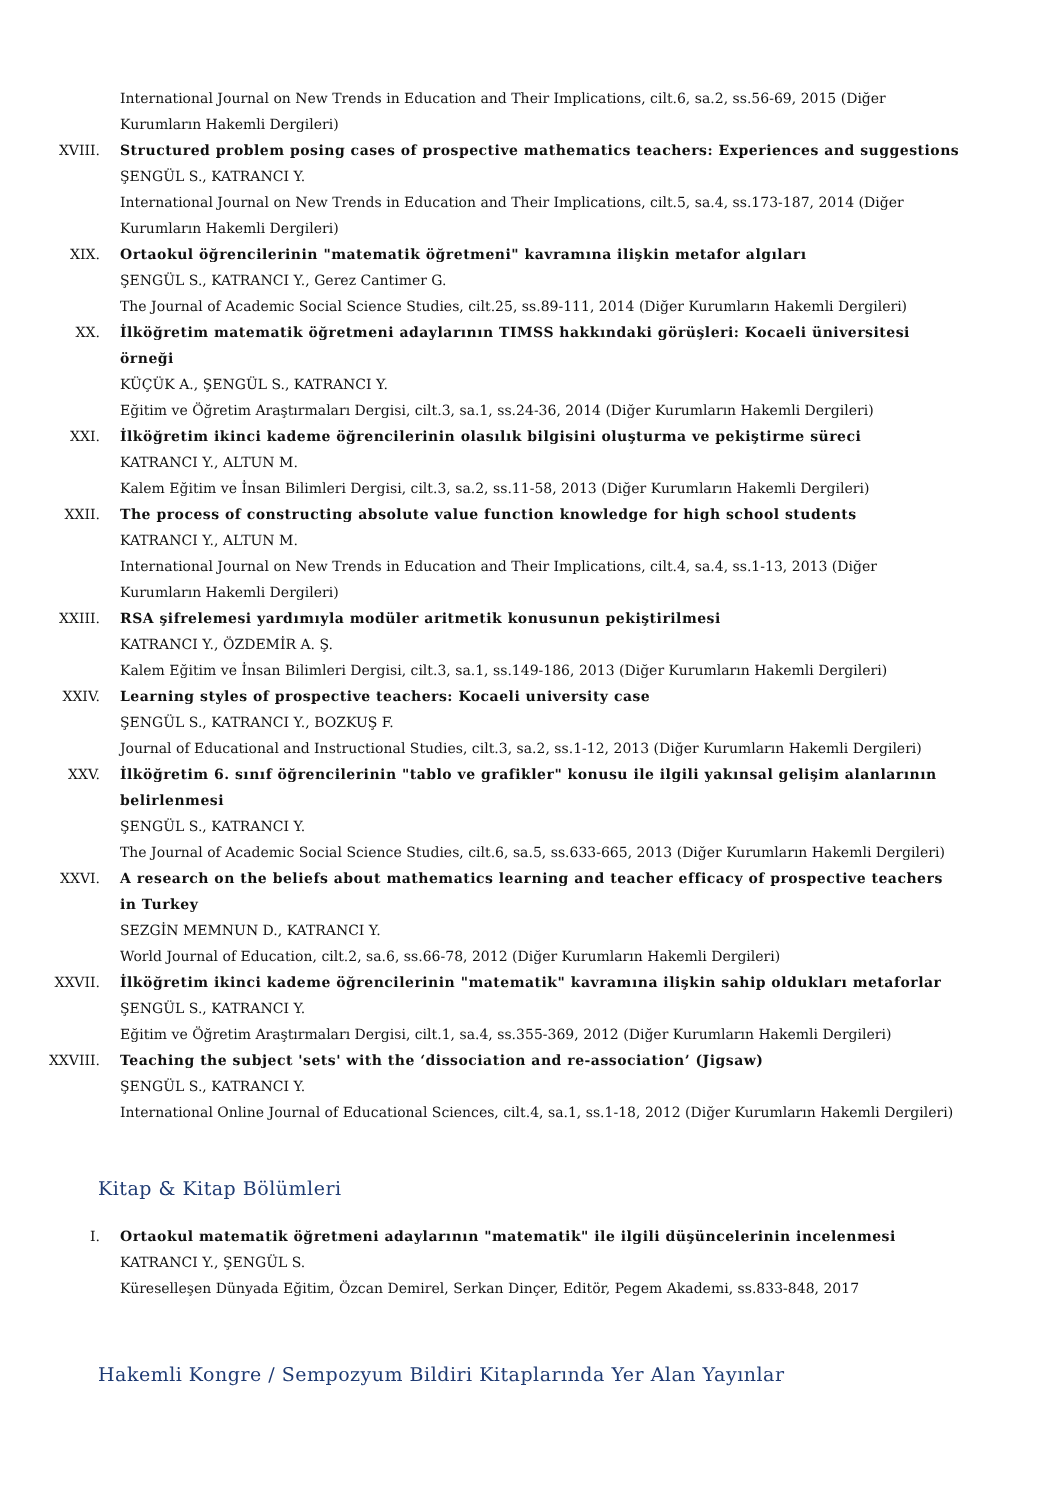International Journal on New Trends in Education and Their Implications, cilt.6, sa.2, ss.56-69, 2015 (Diğer Kurumların Hakemli Dergileri)
XVIII. Structured problem posing cases of prospective mathematics teachers: Experiences and suggestions
ŞENGÜL S., KATRANCI Y.
International Journal on New Trends in Education and Their Implications, cilt.5, sa.4, ss.173-187, 2014 (Diğer Kurumların Hakemli Dergileri)
XIX. Ortaokul öğrencilerinin "matematik öğretmeni" kavramına ilişkin metafor algıları
ŞENGÜL S., KATRANCI Y., Gerez Cantimer G.
The Journal of Academic Social Science Studies, cilt.25, ss.89-111, 2014 (Diğer Kurumların Hakemli Dergileri)
XX. İlköğretim matematik öğretmeni adaylarının TIMSS hakkındaki görüşleri: Kocaeli üniversitesi örneği
KÜÇÜK A., ŞENGÜL S., KATRANCI Y.
Eğitim ve Öğretim Araştırmaları Dergisi, cilt.3, sa.1, ss.24-36, 2014 (Diğer Kurumların Hakemli Dergileri)
XXI. İlköğretim ikinci kademe öğrencilerinin olasılık bilgisini oluşturma ve pekiştirme süreci
KATRANCI Y., ALTUN M.
Kalem Eğitim ve İnsan Bilimleri Dergisi, cilt.3, sa.2, ss.11-58, 2013 (Diğer Kurumların Hakemli Dergileri)
XXII. The process of constructing absolute value function knowledge for high school students
KATRANCI Y., ALTUN M.
International Journal on New Trends in Education and Their Implications, cilt.4, sa.4, ss.1-13, 2013 (Diğer Kurumların Hakemli Dergileri)
XXIII. RSA şifrelemesi yardımıyla modüler aritmetik konusunun pekiştirilmesi
KATRANCI Y., ÖZDEMİR A. Ş.
Kalem Eğitim ve İnsan Bilimleri Dergisi, cilt.3, sa.1, ss.149-186, 2013 (Diğer Kurumların Hakemli Dergileri)
XXIV. Learning styles of prospective teachers: Kocaeli university case
ŞENGÜL S., KATRANCI Y., BOZKUŞ F.
Journal of Educational and Instructional Studies, cilt.3, sa.2, ss.1-12, 2013 (Diğer Kurumların Hakemli Dergileri)
XXV. İlköğretim 6. sınıf öğrencilerinin "tablo ve grafikler" konusu ile ilgili yakınsal gelişim alanlarının belirlenmesi
ŞENGÜL S., KATRANCI Y.
The Journal of Academic Social Science Studies, cilt.6, sa.5, ss.633-665, 2013 (Diğer Kurumların Hakemli Dergileri)
XXVI. A research on the beliefs about mathematics learning and teacher efficacy of prospective teachers in Turkey
SEZGİN MEMNUN D., KATRANCI Y.
World Journal of Education, cilt.2, sa.6, ss.66-78, 2012 (Diğer Kurumların Hakemli Dergileri)
XXVII. İlköğretim ikinci kademe öğrencilerinin "matematik" kavramına ilişkin sahip oldukları metaforlar
ŞENGÜL S., KATRANCI Y.
Eğitim ve Öğretim Araştırmaları Dergisi, cilt.1, sa.4, ss.355-369, 2012 (Diğer Kurumların Hakemli Dergileri)
XXVIII. Teaching the subject 'sets' with the ‘dissociation and re-association’ (Jigsaw)
ŞENGÜL S., KATRANCI Y.
International Online Journal of Educational Sciences, cilt.4, sa.1, ss.1-18, 2012 (Diğer Kurumların Hakemli Dergileri)
Kitap & Kitap Bölümleri
I. Ortaokul matematik öğretmeni adaylarının "matematik" ile ilgili düşüncelerinin incelenmesi
KATRANCI Y., ŞENGÜL S.
Küreselleşen Dünyada Eğitim, Özcan Demirel, Serkan Dinçer, Editör, Pegem Akademi, ss.833-848, 2017
Hakemli Kongre / Sempozyum Bildiri Kitaplarında Yer Alan Yayınlar